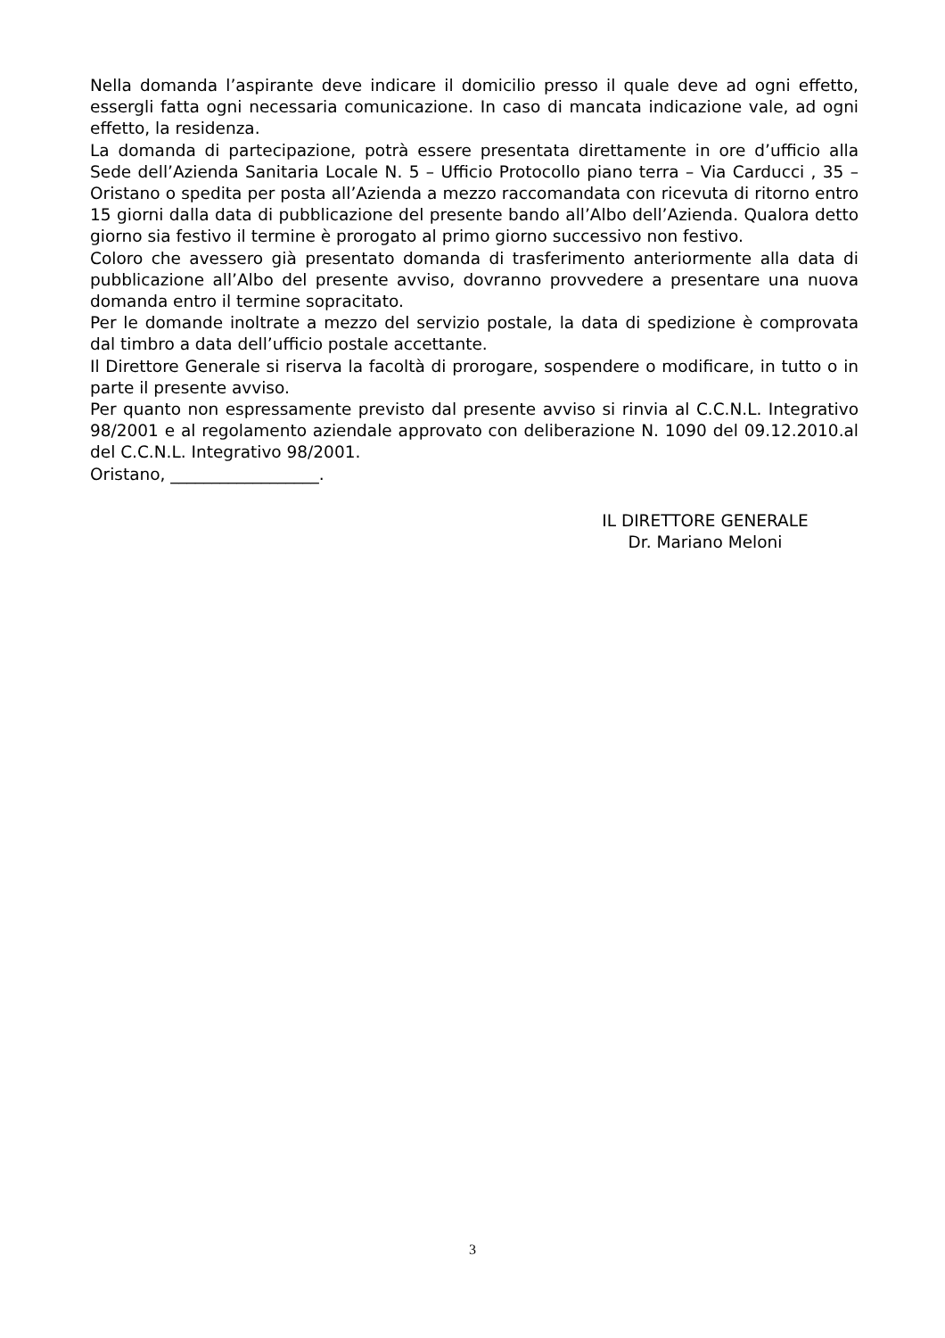Nella domanda l’aspirante deve indicare il domicilio presso il quale deve ad ogni effetto, essergli fatta ogni necessaria comunicazione. In caso di mancata indicazione vale, ad ogni effetto, la residenza.
La domanda di partecipazione, potrà essere presentata direttamente in ore d’ufficio alla Sede dell’Azienda Sanitaria Locale N. 5 – Ufficio Protocollo piano terra – Via Carducci , 35 – Oristano o spedita per posta all’Azienda a mezzo raccomandata con ricevuta di ritorno entro 15 giorni dalla data di pubblicazione del presente bando all’Albo dell’Azienda. Qualora detto giorno sia festivo il termine è prorogato al primo giorno successivo non festivo.
Coloro che avessero già presentato domanda di trasferimento anteriormente alla data di pubblicazione all’Albo del presente avviso, dovranno provvedere a presentare una nuova domanda entro il termine sopracitato.
Per le domande inoltrate a mezzo del servizio postale, la data di spedizione è comprovata dal timbro a data dell’ufficio postale accettante.
Il Direttore Generale si riserva la facoltà di prorogare, sospendere o modificare, in tutto o in parte il presente avviso.
Per quanto non espressamente previsto dal presente avviso si rinvia al C.C.N.L. Integrativo 98/2001 e al regolamento aziendale approvato con deliberazione N. 1090 del 09.12.2010.al del C.C.N.L. Integrativo 98/2001.
Oristano, __________________.
IL DIRETTORE GENERALE
Dr. Mariano Meloni
3